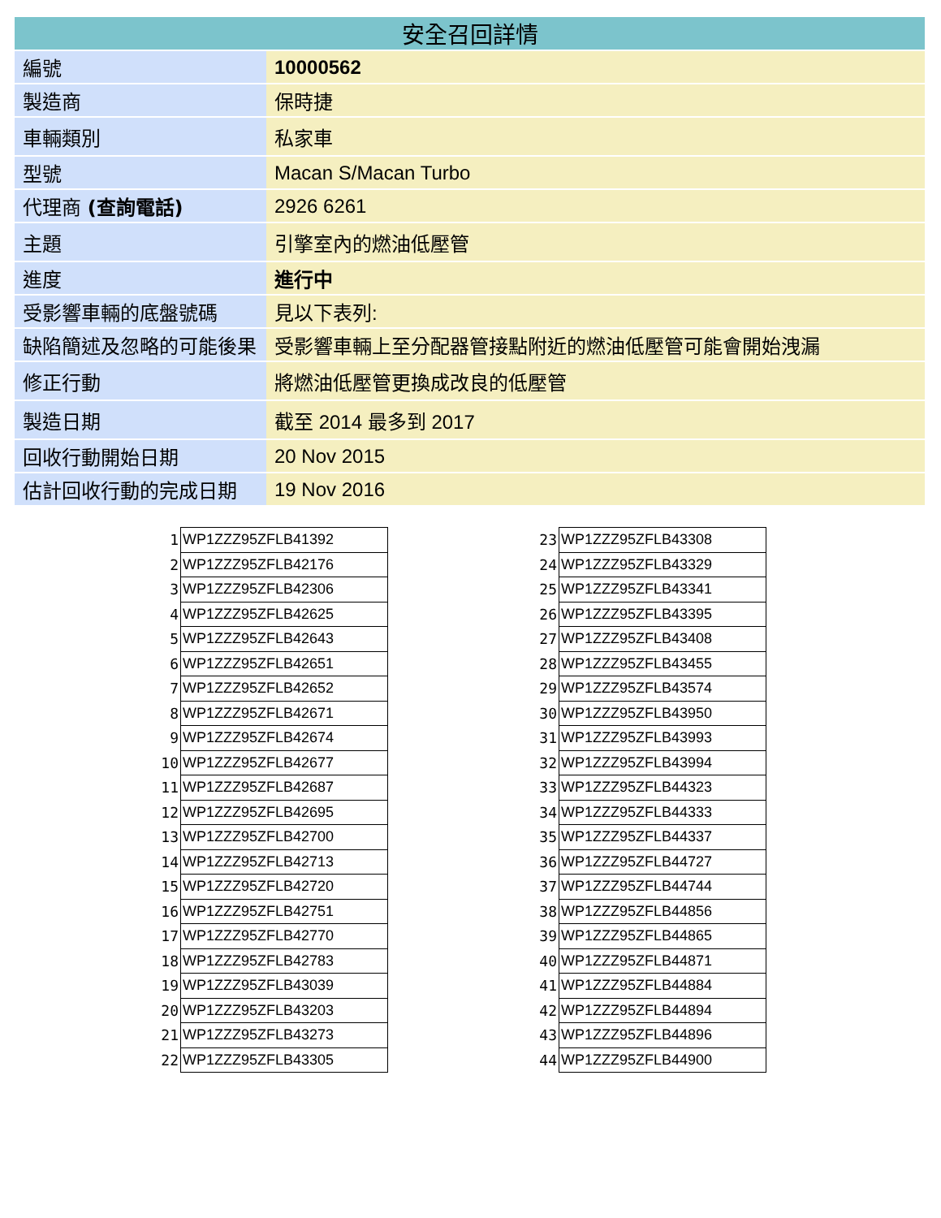| 安全召回詳情 | |
| --- | --- |
| 編號 | 10000562 |
| 製造商 | 保時捷 |
| 車輛類別 | 私家車 |
| 型號 | Macan S/Macan Turbo |
| 代理商 (查詢電話) | 2926 6261 |
| 主題 | 引擎室內的燃油低壓管 |
| 進度 | 進行中 |
| 受影響車輛的底盤號碼 | 見以下表列: |
| 缺陷簡述及忽略的可能後果 | 受影響車輛上至分配器管接點附近的燃油低壓管可能會開始洩漏 |
| 修正行動 | 將燃油低壓管更換成改良的低壓管 |
| 製造日期 | 截至 2014 最多到 2017 |
| 回收行動開始日期 | 20 Nov 2015 |
| 估計回收行動的完成日期 | 19 Nov 2016 |
| 1 | WP1ZZZ95ZFLB41392 |
| 2 | WP1ZZZ95ZFLB42176 |
| 3 | WP1ZZZ95ZFLB42306 |
| 4 | WP1ZZZ95ZFLB42625 |
| 5 | WP1ZZZ95ZFLB42643 |
| 6 | WP1ZZZ95ZFLB42651 |
| 7 | WP1ZZZ95ZFLB42652 |
| 8 | WP1ZZZ95ZFLB42671 |
| 9 | WP1ZZZ95ZFLB42674 |
| 10 | WP1ZZZ95ZFLB42677 |
| 11 | WP1ZZZ95ZFLB42687 |
| 12 | WP1ZZZ95ZFLB42695 |
| 13 | WP1ZZZ95ZFLB42700 |
| 14 | WP1ZZZ95ZFLB42713 |
| 15 | WP1ZZZ95ZFLB42720 |
| 16 | WP1ZZZ95ZFLB42751 |
| 17 | WP1ZZZ95ZFLB42770 |
| 18 | WP1ZZZ95ZFLB42783 |
| 19 | WP1ZZZ95ZFLB43039 |
| 20 | WP1ZZZ95ZFLB43203 |
| 21 | WP1ZZZ95ZFLB43273 |
| 22 | WP1ZZZ95ZFLB43305 |
| 23 | WP1ZZZ95ZFLB43308 |
| 24 | WP1ZZZ95ZFLB43329 |
| 25 | WP1ZZZ95ZFLB43341 |
| 26 | WP1ZZZ95ZFLB43395 |
| 27 | WP1ZZZ95ZFLB43408 |
| 28 | WP1ZZZ95ZFLB43455 |
| 29 | WP1ZZZ95ZFLB43574 |
| 30 | WP1ZZZ95ZFLB43950 |
| 31 | WP1ZZZ95ZFLB43993 |
| 32 | WP1ZZZ95ZFLB43994 |
| 33 | WP1ZZZ95ZFLB44323 |
| 34 | WP1ZZZ95ZFLB44333 |
| 35 | WP1ZZZ95ZFLB44337 |
| 36 | WP1ZZZ95ZFLB44727 |
| 37 | WP1ZZZ95ZFLB44744 |
| 38 | WP1ZZZ95ZFLB44856 |
| 39 | WP1ZZZ95ZFLB44865 |
| 40 | WP1ZZZ95ZFLB44871 |
| 41 | WP1ZZZ95ZFLB44884 |
| 42 | WP1ZZZ95ZFLB44894 |
| 43 | WP1ZZZ95ZFLB44896 |
| 44 | WP1ZZZ95ZFLB44900 |